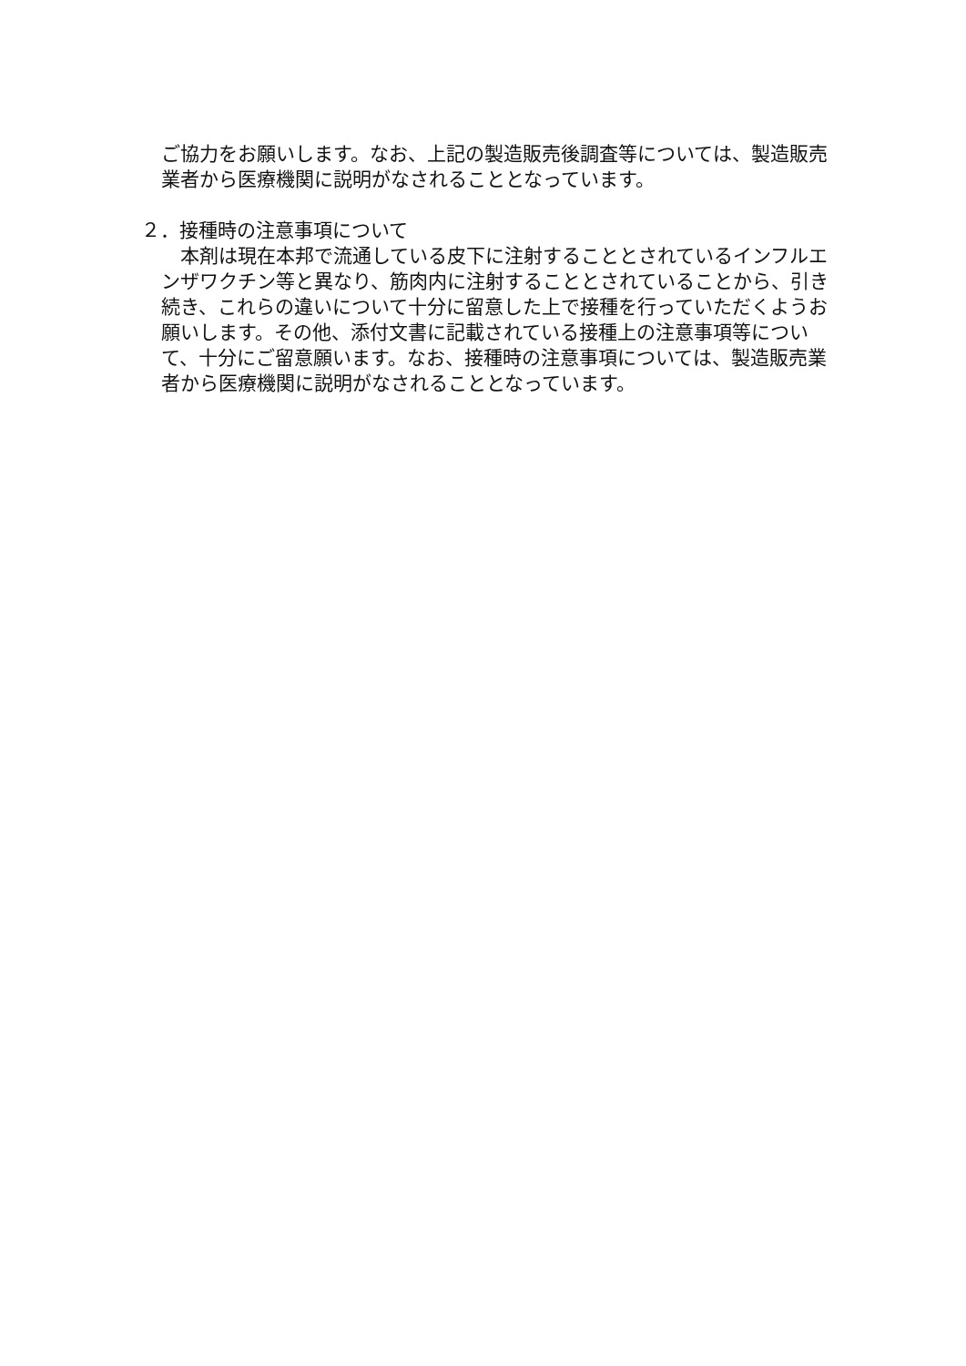ご協力をお願いします。なお、上記の製造販売後調査等については、製造販売業者から医療機関に説明がなされることとなっています。
２．接種時の注意事項について
　本剤は現在本邦で流通している皮下に注射することとされているインフルエンザワクチン等と異なり、筋肉内に注射することとされていることから、引き続き、これらの違いについて十分に留意した上で接種を行っていただくようお願いします。その他、添付文書に記載されている接種上の注意事項等について、十分にご留意願います。なお、接種時の注意事項については、製造販売業者から医療機関に説明がなされることとなっています。